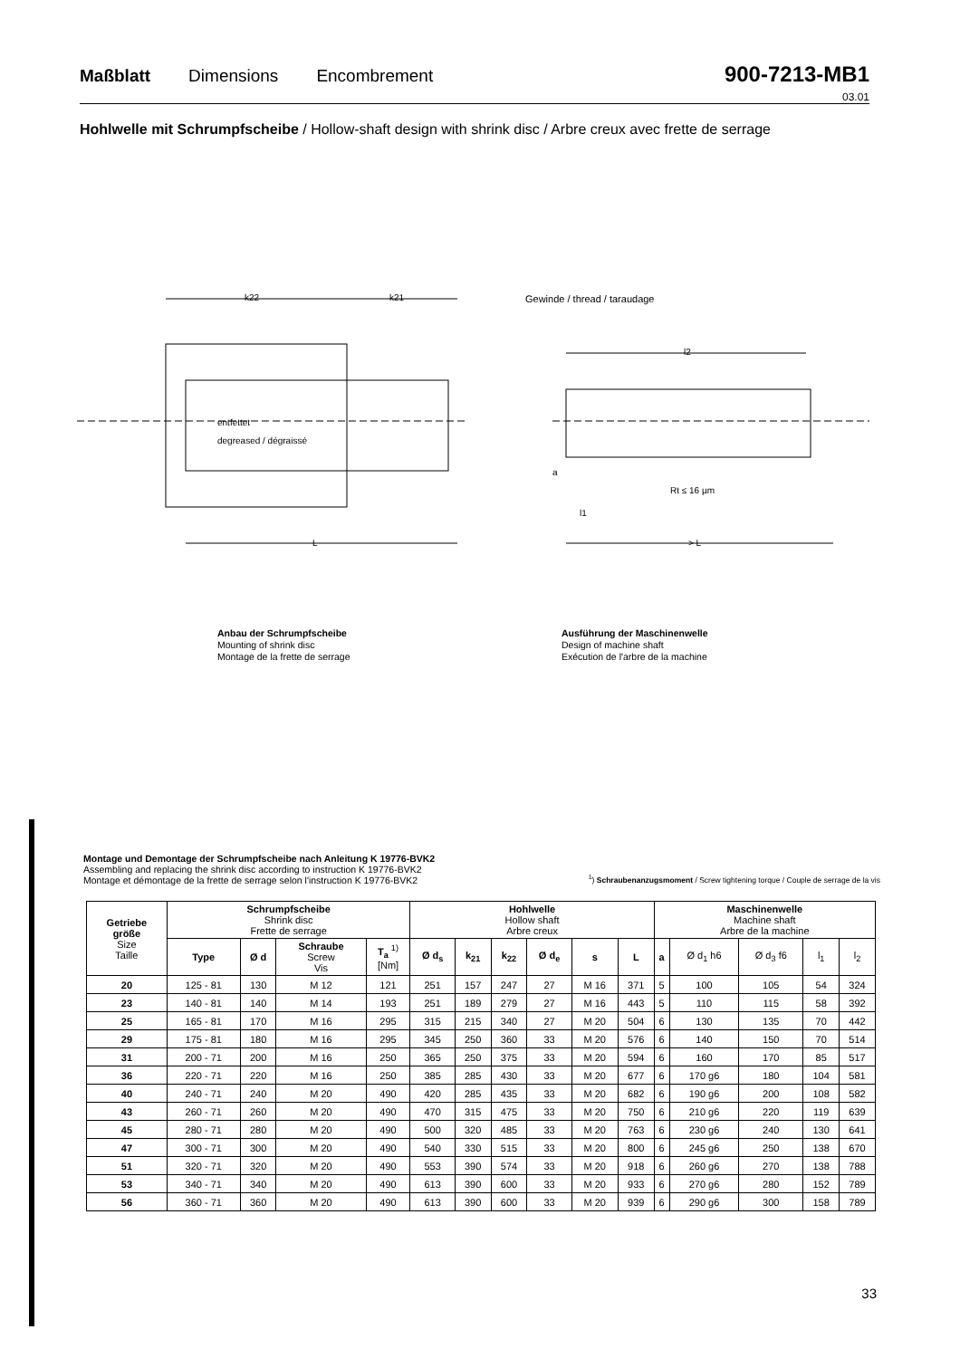Maßblatt Dimensions Encombrement 900-7213-MB1
03.01
Hohlwelle mit Schrumpfscheibe / Hollow-shaft design with shrink disc / Arbre creux avec frette de serrage
k22
k21
entfettet
degreased / dégraissé
L
Gewinde / thread / taraudage
l2
Rt ≤ 16 µm
> L
a
l1
Anbau der Schrumpfscheibe
Mounting of shrink disc
Montage de la frette de serrage
Ausführung der Maschinenwelle
Design of machine shaft
Exécution de l'arbre de la machine
Montage und Demontage der Schrumpfscheibe nach Anleitung K 19776-BVK2
Assembling and replacing the shrink disc according to instruction K 19776-BVK2
Montage et démontage de la frette de serrage selon l'instruction K 19776-BVK2
<sup>1</sup>) Schraubenanzugsmoment / Screw tightening torque / Couple de serrage de la vis
| Getriebe größe Size Taille | Schrumpfscheibe Shrink disc Frette de serrage | | | | Hohlwelle Hollow shaft Arbre creux | | | | | | Maschinenwelle Machine shaft Arbre de la machine | | | | |
| --- | --- | --- | --- | --- | --- | --- | --- | --- | --- | --- | --- | --- | --- | --- | --- |
| | Type | Ø d | Schraube Screw Vis | T<sub>a</sub> <sup>1)</sup> [Nm] | Ø d<sub>s</sub> | k<sub>21</sub> | k<sub>22</sub> | Ø d<sub>e</sub> | s | L | a | Ø d<sub>1</sub> h6 | Ø d<sub>3</sub> f6 | l<sub>1</sub> | l<sub>2</sub> |
| 20 | 125 - 81 | 130 | M 12 | 121 | 251 | 157 | 247 | 27 | M 16 | 371 | 5 | 100 | 105 | 54 | 324 |
| 23 | 140 - 81 | 140 | M 14 | 193 | 251 | 189 | 279 | 27 | M 16 | 443 | 5 | 110 | 115 | 58 | 392 |
| 25 | 165 - 81 | 170 | M 16 | 295 | 315 | 215 | 340 | 27 | M 20 | 504 | 6 | 130 | 135 | 70 | 442 |
| 29 | 175 - 81 | 180 | M 16 | 295 | 345 | 250 | 360 | 33 | M 20 | 576 | 6 | 140 | 150 | 70 | 514 |
| 31 | 200 - 71 | 200 | M 16 | 250 | 365 | 250 | 375 | 33 | M 20 | 594 | 6 | 160 | 170 | 85 | 517 |
| 36 | 220 - 71 | 220 | M 16 | 250 | 385 | 285 | 430 | 33 | M 20 | 677 | 6 | 170 g6 | 180 | 104 | 581 |
| 40 | 240 - 71 | 240 | M 20 | 490 | 420 | 285 | 435 | 33 | M 20 | 682 | 6 | 190 g6 | 200 | 108 | 582 |
| 43 | 260 - 71 | 260 | M 20 | 490 | 470 | 315 | 475 | 33 | M 20 | 750 | 6 | 210 g6 | 220 | 119 | 639 |
| 45 | 280 - 71 | 280 | M 20 | 490 | 500 | 320 | 485 | 33 | M 20 | 763 | 6 | 230 g6 | 240 | 130 | 641 |
| 47 | 300 - 71 | 300 | M 20 | 490 | 540 | 330 | 515 | 33 | M 20 | 800 | 6 | 245 g6 | 250 | 138 | 670 |
| 51 | 320 - 71 | 320 | M 20 | 490 | 553 | 390 | 574 | 33 | M 20 | 918 | 6 | 260 g6 | 270 | 138 | 788 |
| 53 | 340 - 71 | 340 | M 20 | 490 | 613 | 390 | 600 | 33 | M 20 | 933 | 6 | 270 g6 | 280 | 152 | 789 |
| 56 | 360 - 71 | 360 | M 20 | 490 | 613 | 390 | 600 | 33 | M 20 | 939 | 6 | 290 g6 | 300 | 158 | 789 |
33